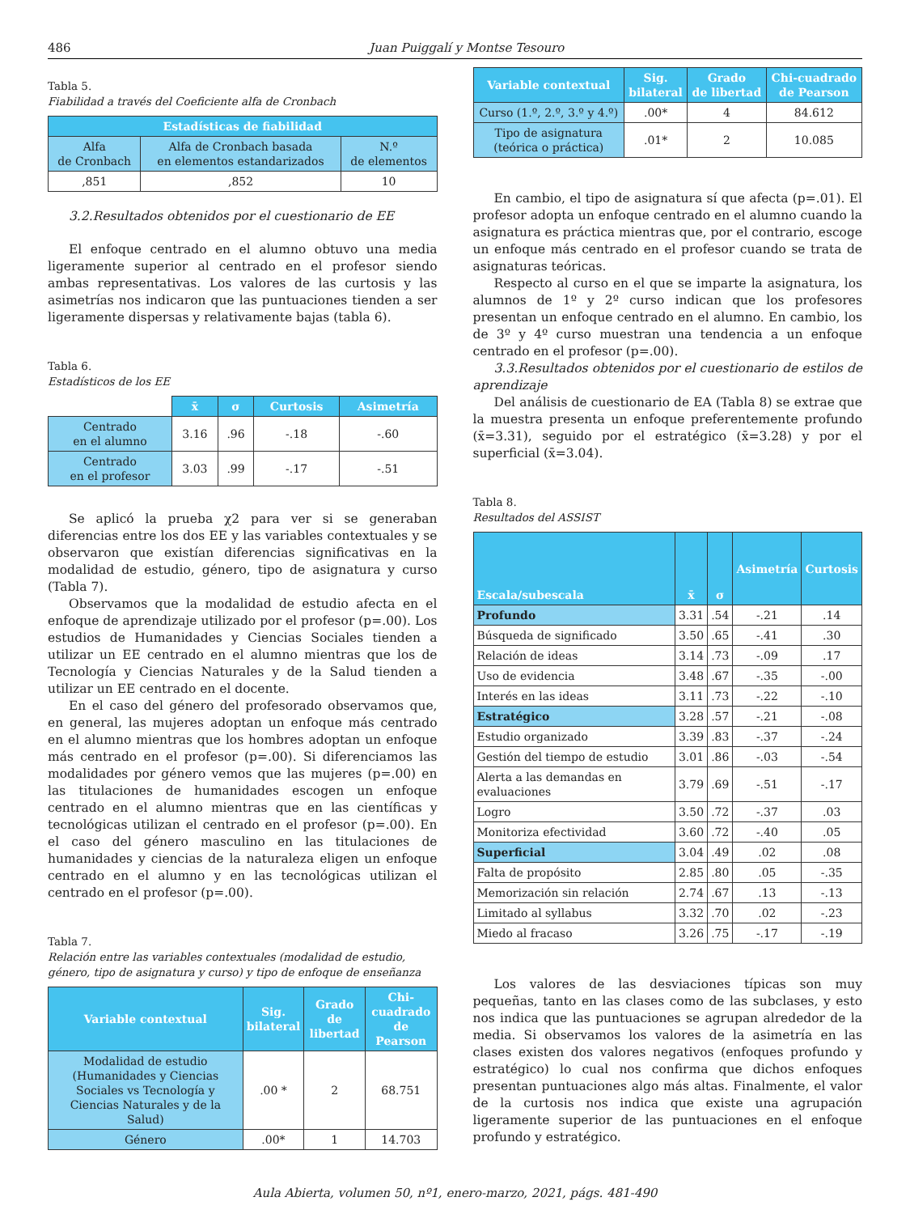486 Juan Puiggalí y Montse Tesouro
Tabla 5.
Fiabilidad a través del Coeficiente alfa de Cronbach
| Estadísticas de fiabilidad | | |
| --- | --- | --- |
| Alfa de Cronbach | Alfa de Cronbach basada en elementos estandarizados | N.º de elementos |
| ,851 | ,852 | 10 |
3.2.Resultados obtenidos por el cuestionario de EE
El enfoque centrado en el alumno obtuvo una media ligeramente superior al centrado en el profesor siendo ambas representativas. Los valores de las curtosis y las asimetrías nos indicaron que las puntuaciones tienden a ser ligeramente dispersas y relativamente bajas (tabla 6).
Tabla 6.
Estadísticos de los EE
| | x̄ | σ | Curtosis | Asimetría |
| Centrado en el alumno | 3.16 | .96 | -.18 | -.60 |
| Centrado en el profesor | 3.03 | .99 | -.17 | -.51 |
Se aplicó la prueba χ2 para ver si se generaban diferencias entre los dos EE y las variables contextuales y se observaron que existían diferencias significativas en la modalidad de estudio, género, tipo de asignatura y curso (Tabla 7).
Observamos que la modalidad de estudio afecta en el enfoque de aprendizaje utilizado por el profesor (p=.00). Los estudios de Humanidades y Ciencias Sociales tienden a utilizar un EE centrado en el alumno mientras que los de Tecnología y Ciencias Naturales y de la Salud tienden a utilizar un EE centrado en el docente.
En el caso del género del profesorado observamos que, en general, las mujeres adoptan un enfoque más centrado en el alumno mientras que los hombres adoptan un enfoque más centrado en el profesor (p=.00). Si diferenciamos las modalidades por género vemos que las mujeres (p=.00) en las titulaciones de humanidades escogen un enfoque centrado en el alumno mientras que en las científicas y tecnológicas utilizan el centrado en el profesor (p=.00). En el caso del género masculino en las titulaciones de humanidades y ciencias de la naturaleza eligen un enfoque centrado en el alumno y en las tecnológicas utilizan el centrado en el profesor (p=.00).
Tabla 7.
Relación entre las variables contextuales (modalidad de estudio, género, tipo de asignatura y curso) y tipo de enfoque de enseñanza
| Variable contextual | Sig. bilateral | Grado de libertad | Chi-cuadrado de Pearson |
| --- | --- | --- | --- |
| Modalidad de estudio (Humanidades y Ciencias Sociales vs Tecnología y Ciencias Naturales y de la Salud) | .00 * | 2 | 68.751 |
| Género | .00* | 1 | 14.703 |
| Variable contextual | Sig. bilateral | Grado de libertad | Chi-cuadrado de Pearson |
| --- | --- | --- | --- |
| Curso (1.º, 2.º, 3.º y 4.º) | .00* | 4 | 84.612 |
| Tipo de asignatura (teórica o práctica) | .01* | 2 | 10.085 |
En cambio, el tipo de asignatura sí que afecta (p=.01). El profesor adopta un enfoque centrado en el alumno cuando la asignatura es práctica mientras que, por el contrario, escoge un enfoque más centrado en el profesor cuando se trata de asignaturas teóricas.
Respecto al curso en el que se imparte la asignatura, los alumnos de 1º y 2º curso indican que los profesores presentan un enfoque centrado en el alumno. En cambio, los de 3º y 4º curso muestran una tendencia a un enfoque centrado en el profesor (p=.00).
3.3.Resultados obtenidos por el cuestionario de estilos de aprendizaje
Del análisis de cuestionario de EA (Tabla 8) se extrae que la muestra presenta un enfoque preferentemente profundo (x̄=3.31), seguido por el estratégico (x̄=3.28) y por el superficial (x̄=3.04).
Tabla 8.
Resultados del ASSIST
| Escala/subescala | x̄ | σ | Asimetría | Curtosis |
| --- | --- | --- | --- | --- |
| Profundo | 3.31 | .54 | -.21 | .14 |
| Búsqueda de significado | 3.50 | .65 | -.41 | .30 |
| Relación de ideas | 3.14 | .73 | -.09 | .17 |
| Uso de evidencia | 3.48 | .67 | -.35 | -.00 |
| Interés en las ideas | 3.11 | .73 | -.22 | -.10 |
| Estratégico | 3.28 | .57 | -.21 | -.08 |
| Estudio organizado | 3.39 | .83 | -.37 | -.24 |
| Gestión del tiempo de estudio | 3.01 | .86 | -.03 | -.54 |
| Alerta a las demandas en evaluaciones | 3.79 | .69 | -.51 | -.17 |
| Logro | 3.50 | .72 | -.37 | .03 |
| Monitoriza efectividad | 3.60 | .72 | -.40 | .05 |
| Superficial | 3.04 | .49 | .02 | .08 |
| Falta de propósito | 2.85 | .80 | .05 | -.35 |
| Memorización sin relación | 2.74 | .67 | .13 | -.13 |
| Limitado al syllabus | 3.32 | .70 | .02 | -.23 |
| Miedo al fracaso | 3.26 | .75 | -.17 | -.19 |
Los valores de las desviaciones típicas son muy pequeñas, tanto en las clases como de las subclases, y esto nos indica que las puntuaciones se agrupan alrededor de la media. Si observamos los valores de la asimetría en las clases existen dos valores negativos (enfoques profundo y estratégico) lo cual nos confirma que dichos enfoques presentan puntuaciones algo más altas. Finalmente, el valor de la curtosis nos indica que existe una agrupación ligeramente superior de las puntuaciones en el enfoque profundo y estratégico.
Aula Abierta, volumen 50, nº1, enero-marzo, 2021, págs. 481-490